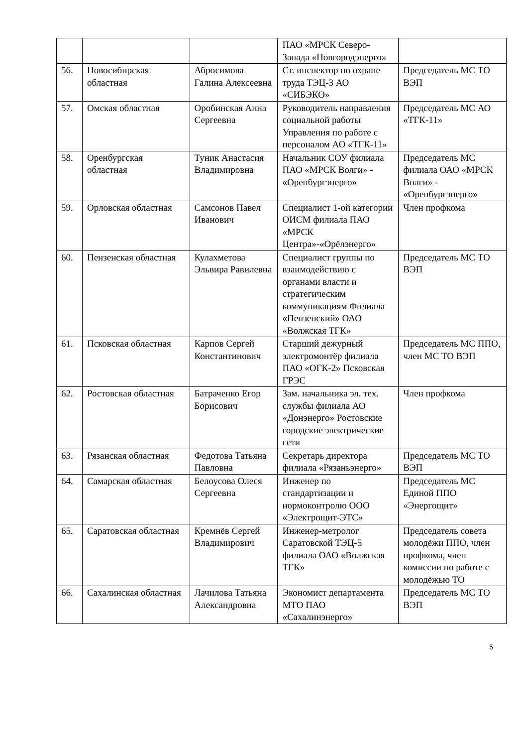| | | | ПАО «МРСК Северо-Запада «Новгородэнерго» | |
| 56. | Новосибирская областная | Абросимова Галина Алексеевна | Ст. инспектор по охране труда ТЭЦ-3 АО «СИБЭКО» | Председатель МС ТО ВЭП |
| 57. | Омская областная | Оробинская Анна Сергеевна | Руководитель направления социальной работы Управления по работе с персоналом АО «ТГК-11» | Председатель МС АО «ТГК-11» |
| 58. | Оренбургская областная | Туник Анастасия Владимировна | Начальник СОУ филиала ПАО «МРСК Волги» - «Оренбургэнерго» | Председатель МС филиала ОАО «МРСК Волги» - «Оренбургэнерго» |
| 59. | Орловская областная | Самсонов Павел Иванович | Специалист 1-ой категории ОИСМ филиала ПАО «МРСК Центра»-«Орёлэнерго» | Член профкома |
| 60. | Пензенская областная | Кулахметова Эльвира Равилевна | Специалист группы по взаимодействию с органами власти и стратегическим коммуникациям Филиала «Пензенский» ОАО «Волжская ТГК» | Председатель МС ТО ВЭП |
| 61. | Псковская областная | Карпов Сергей Константинович | Старший дежурный электромонтёр филиала ПАО «ОГК-2» Псковская ГРЭС | Председатель МС ППО, член МС ТО ВЭП |
| 62. | Ростовская областная | Батраченко Егор Борисович | Зам. начальника эл. тех. службы филиала АО «Донэнерго» Ростовские городские электрические сети | Член профкома |
| 63. | Рязанская областная | Федотова Татьяна Павловна | Секретарь директора филиала «Рязаньэнерго» | Председатель МС ТО ВЭП |
| 64. | Самарская областная | Белоусова Олеся Сергеевна | Инженер по стандартизации и нормоконтролю ООО «Электрощит-ЭТС» | Председатель МС Единой ППО «Энергощит» |
| 65. | Саратовская областная | Кремнёв Сергей Владимирович | Инженер-метролог Саратовской ТЭЦ-5 филиала ОАО «Волжская ТГК» | Председатель совета молодёжи ППО, член профкома, член комиссии по работе с молодёжью ТО |
| 66. | Сахалинская областная | Лачилова Татьяна Александровна | Экономист департамента МТО ПАО «Сахалинэнерго» | Председатель МС ТО ВЭП |
5